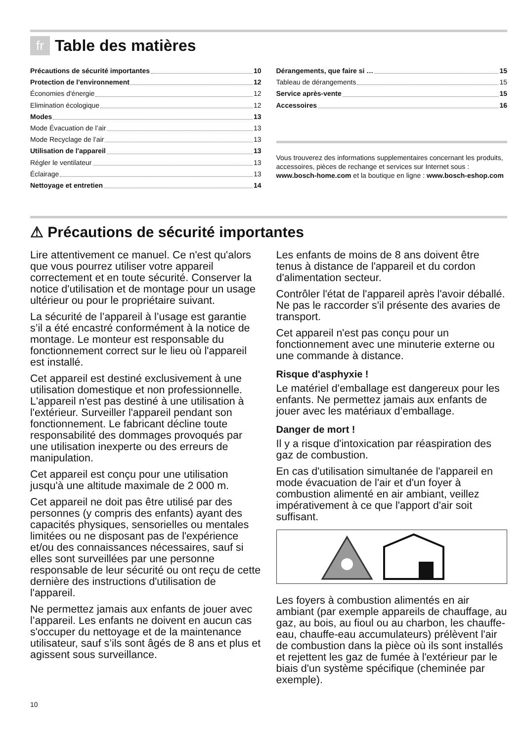fr Table des matières
Précautions de sécurité importantes 10
Protection de l'environnement 12
Économies d'énergie 12
Elimination écologique 12
Modes 13
Mode Évacuation de l’air 13
Mode Recyclage de l’air 13
Utilisation de l'appareil 13
Régler le ventilateur 13
Éclairage 13
Nettoyage et entretien 14
Dérangements, que faire si … 15
Tableau de dérangements 15
Service après-vente 15
Accessoires 16
Vous trouverez des informations supplementaires concernant les produits, accessoires, pièces de rechange et services sur Internet sous : www.bosch-home.com et la boutique en ligne : www.bosch-eshop.com
⚠ Précautions de sécurité importantes
Lire attentivement ce manuel. Ce n'est qu'alors que vous pourrez utiliser votre appareil correctement et en toute sécurité. Conserver la notice d'utilisation et de montage pour un usage ultérieur ou pour le propriétaire suivant.
La sécurité de l’appareil à l’usage est garantie s’il a été encastré conformément à la notice de montage. Le monteur est responsable du fonctionnement correct sur le lieu où l'appareil est installé.
Cet appareil est destiné exclusivement à une utilisation domestique et non professionnelle. L'appareil n'est pas destiné à une utilisation à l'extérieur. Surveiller l'appareil pendant son fonctionnement. Le fabricant décline toute responsabilité des dommages provoqués par une utilisation inexperte ou des erreurs de manipulation.
Cet appareil est conçu pour une utilisation jusqu'à une altitude maximale de 2 000 m.
Cet appareil ne doit pas être utilisé par des personnes (y compris des enfants) ayant des capacités physiques, sensorielles ou mentales limitées ou ne disposant pas de l'expérience et/ou des connaissances nécessaires, sauf si elles sont surveillées par une personne responsable de leur sécurité ou ont reçu de cette dernière des instructions d'utilisation de l'appareil.
Ne permettez jamais aux enfants de jouer avec l’appareil. Les enfants ne doivent en aucun cas s'occuper du nettoyage et de la maintenance utilisateur, sauf s’ils sont âgés de 8 ans et plus et agissent sous surveillance.
Les enfants de moins de 8 ans doivent être tenus à distance de l'appareil et du cordon d'alimentation secteur.
Contrôler l'état de l'appareil après l'avoir déballé. Ne pas le raccorder s'il présente des avaries de transport.
Cet appareil n'est pas conçu pour un fonctionnement avec une minuterie externe ou une commande à distance.
Risque d'asphyxie !
Le matériel d'emballage est dangereux pour les enfants. Ne permettez jamais aux enfants de jouer avec les matériaux d’emballage.
Danger de mort !
Il y a risque d'intoxication par réaspiration des gaz de combustion.
En cas d'utilisation simultanée de l'appareil en mode évacuation de l'air et d'un foyer à combustion alimenté en air ambiant, veillez impérativement à ce que l'apport d'air soit suffisant.
Les foyers à combustion alimentés en air ambiant (par exemple appareils de chauffage, au gaz, au bois, au fioul ou au charbon, les chauffe-eau, chauffe-eau accumulateurs) prélèvent l'air de combustion dans la pièce où ils sont installés et rejettent les gaz de fumée à l'extérieur par le biais d'un système spécifique (cheminée par exemple).
10